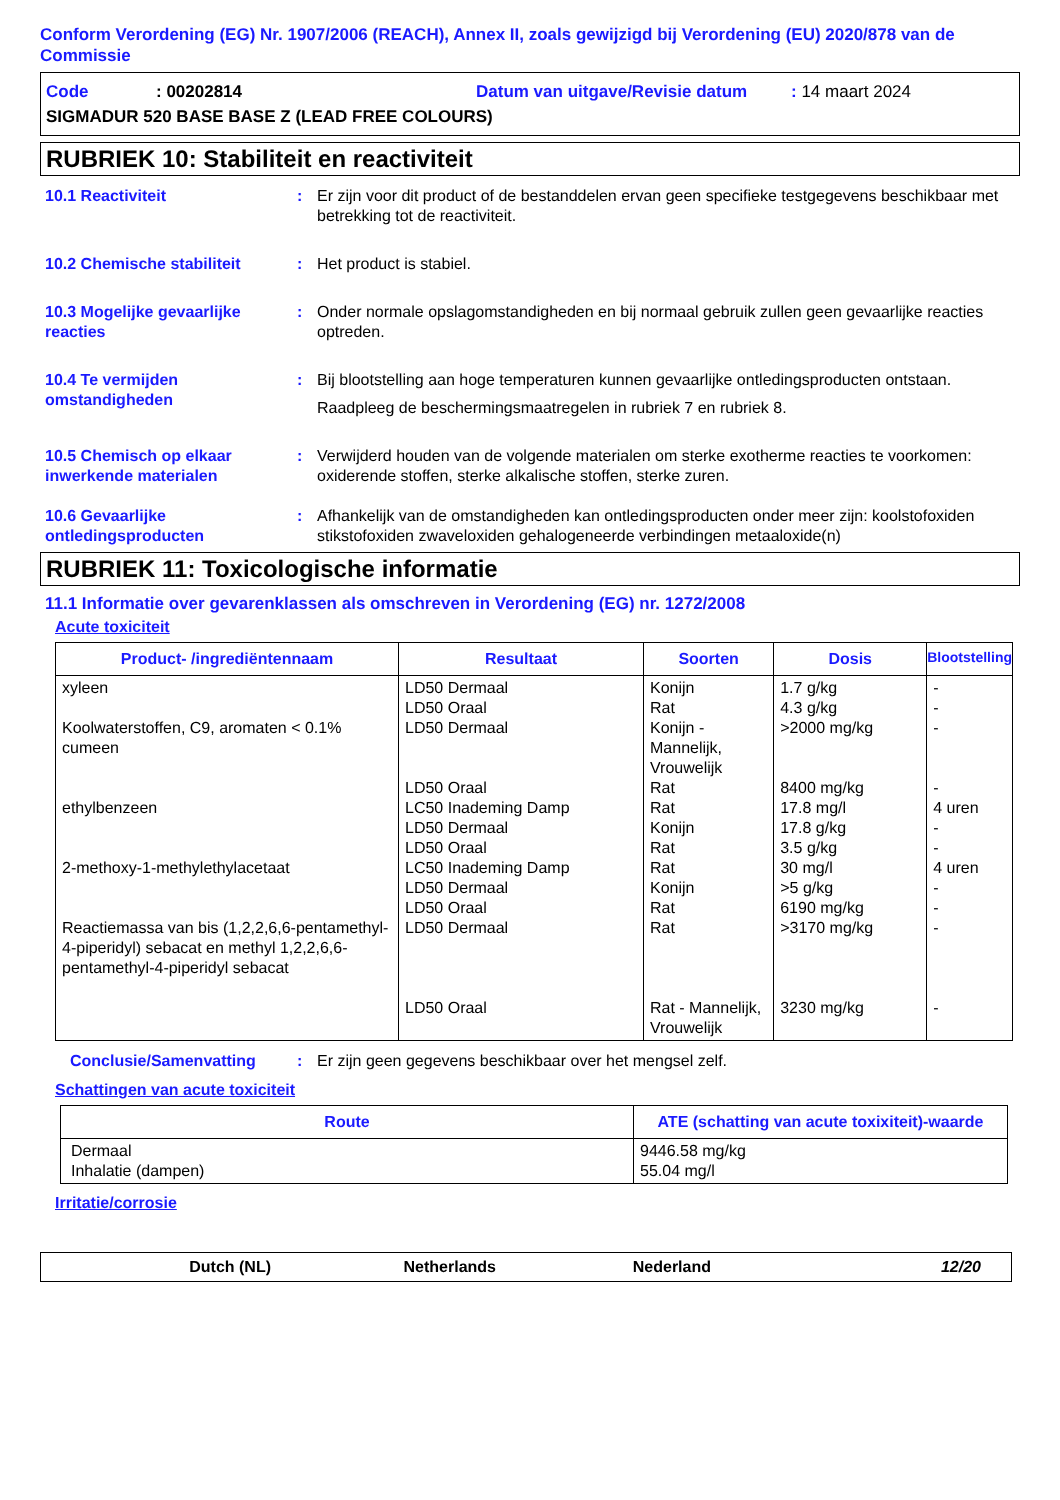Conform Verordening (EG) Nr. 1907/2006 (REACH), Annex II, zoals gewijzigd bij Verordening (EU) 2020/878 van de Commissie
Code: 00202814 Datum van uitgave/Revisie datum: 14 maart 2024
SIGMADUR 520 BASE BASE Z (LEAD FREE COLOURS)
RUBRIEK 10: Stabiliteit en reactiviteit
10.1 Reactiviteit : Er zijn voor dit product of de bestanddelen ervan geen specifieke testgegevens beschikbaar met betrekking tot de reactiviteit.
10.2 Chemische stabiliteit : Het product is stabiel.
10.3 Mogelijke gevaarlijke reacties
: Onder normale opslagomstandigheden en bij normaal gebruik zullen geen gevaarlijke reacties optreden.
10.4 Te vermijden omstandigheden
: Bij blootstelling aan hoge temperaturen kunnen gevaarlijke ontledingsproducten ontstaan.
Raadpleeg de beschermingsmaatregelen in rubriek 7 en rubriek 8.
10.5 Chemisch op elkaar inwerkende materialen
: Verwijderd houden van de volgende materialen om sterke exotherme reacties te voorkomen: oxiderende stoffen, sterke alkalische stoffen, sterke zuren.
10.6 Gevaarlijke ontledingsproducten
: Afhankelijk van de omstandigheden kan ontledingsproducten onder meer zijn: koolstofoxiden stikstofoxiden zwaveloxiden gehalogeneerde verbindingen metaaloxide(n)
RUBRIEK 11: Toxicologische informatie
11.1 Informatie over gevarenklassen als omschreven in Verordening (EG) nr. 1272/2008
Acute toxiciteit
| Product- /ingrediëntennaam | Resultaat | Soorten | Dosis | Blootstelling |
| --- | --- | --- | --- | --- |
| xyleen Koolwaterstoffen, C9, aromaten < 0.1% cumeen ethylbenzeen 2-methoxy-1-methylethylacetaat Reactiemassa van bis (1,2,2,6,6-pentamethyl-4-piperidyl) sebacat en methyl 1,2,2,6,6-pentamethyl-4-piperidyl sebacat | LD50 Dermaal LD50 Oraal LD50 Dermaal LD50 Oraal LC50 Inademing Damp LD50 Dermaal LD50 Oraal LC50 Inademing Damp LD50 Dermaal LD50 Oraal LD50 Dermaal LD50 Oraal | Konijn Rat Konijn - Mannelijk, Vrouwelijk Rat Rat Konijn Rat Rat Konijn Rat Rat Rat - Mannelijk, Vrouwelijk | 1.7 g/kg 4.3 g/kg >2000 mg/kg 8400 mg/kg 17.8 mg/l 17.8 g/kg 3.5 g/kg 30 mg/l >5 g/kg 6190 mg/kg >3170 mg/kg 3230 mg/kg | - - - - 4 uren - - 4 uren - - - - |
Conclusie/Samenvatting : Er zijn geen gegevens beschikbaar over het mengsel zelf.
Schattingen van acute toxiciteit
| Route | ATE (schatting van acute toxixiteit)-waarde |
| --- | --- |
| Dermaal Inhalatie (dampen) | 9446.58 mg/kg 55.04 mg/l |
Irritatie/corrosie
Dutch (NL) Netherlands Nederland 12/20